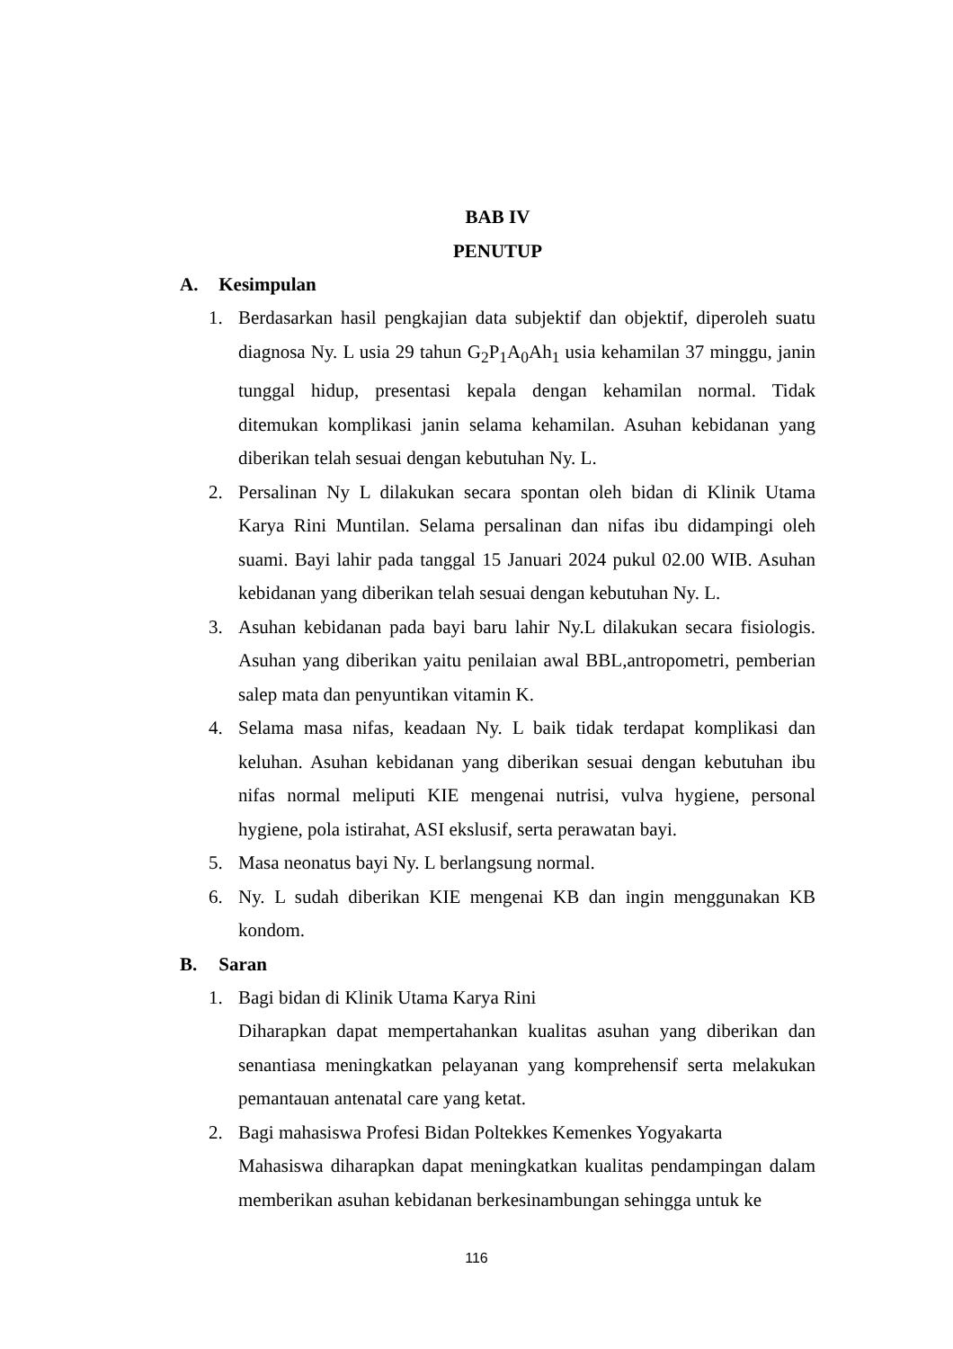BAB IV
PENUTUP
A. Kesimpulan
1. Berdasarkan hasil pengkajian data subjektif dan objektif, diperoleh suatu diagnosa Ny. L usia 29 tahun G<sub>2</sub>P<sub>1</sub>A<sub>0</sub>Ah<sub>1</sub> usia kehamilan 37 minggu, janin tunggal hidup, presentasi kepala dengan kehamilan normal. Tidak ditemukan komplikasi janin selama kehamilan. Asuhan kebidanan yang diberikan telah sesuai dengan kebutuhan Ny. L.
2. Persalinan Ny L dilakukan secara spontan oleh bidan di Klinik Utama Karya Rini Muntilan. Selama persalinan dan nifas ibu didampingi oleh suami. Bayi lahir pada tanggal 15 Januari 2024 pukul 02.00 WIB. Asuhan kebidanan yang diberikan telah sesuai dengan kebutuhan Ny. L.
3. Asuhan kebidanan pada bayi baru lahir Ny.L dilakukan secara fisiologis. Asuhan yang diberikan yaitu penilaian awal BBL,antropometri, pemberian salep mata dan penyuntikan vitamin K.
4. Selama masa nifas, keadaan Ny. L baik tidak terdapat komplikasi dan keluhan. Asuhan kebidanan yang diberikan sesuai dengan kebutuhan ibu nifas normal meliputi KIE mengenai nutrisi, vulva hygiene, personal hygiene, pola istirahat, ASI ekslusif, serta perawatan bayi.
5. Masa neonatus bayi Ny. L berlangsung normal.
6. Ny. L sudah diberikan KIE mengenai KB dan ingin menggunakan KB kondom.
B. Saran
1. Bagi bidan di Klinik Utama Karya Rini
Diharapkan dapat mempertahankan kualitas asuhan yang diberikan dan senantiasa meningkatkan pelayanan yang komprehensif serta melakukan pemantauan antenatal care yang ketat.
2. Bagi mahasiswa Profesi Bidan Poltekkes Kemenkes Yogyakarta
Mahasiswa diharapkan dapat meningkatkan kualitas pendampingan dalam memberikan asuhan kebidanan berkesinambungan sehingga untuk ke
116